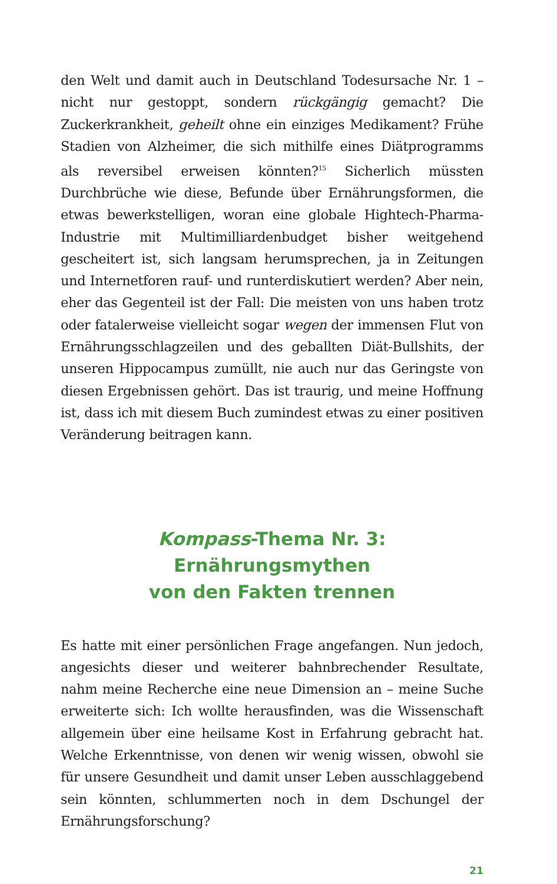den Welt und damit auch in Deutschland Todesursache Nr. 1 – nicht nur gestoppt, sondern rückgängig gemacht? Die Zuckerkrankheit, geheilt ohne ein einziges Medikament? Frühe Stadien von Alzheimer, die sich mithilfe eines Diätprogramms als reversibel erweisen könnten?<sup>15</sup> Sicherlich müssten Durchbrüche wie diese, Befunde über Ernährungsformen, die etwas bewerkstelligen, woran eine globale Hightech-Pharma-Industrie mit Multimilliardenbudget bisher weitgehend gescheitert ist, sich langsam herumsprechen, ja in Zeitungen und Internetforen rauf- und runterdiskutiert werden? Aber nein, eher das Gegenteil ist der Fall: Die meisten von uns haben trotz oder fatalerweise vielleicht sogar wegen der immensen Flut von Ernährungsschlagzeilen und des geballten Diät-Bullshits, der unseren Hippocampus zumüllt, nie auch nur das Geringste von diesen Ergebnissen gehört. Das ist traurig, und meine Hoffnung ist, dass ich mit diesem Buch zumindest etwas zu einer positiven Veränderung beitragen kann.
Kompass-Thema Nr. 3:
Ernährungsmythen
von den Fakten trennen
Es hatte mit einer persönlichen Frage angefangen. Nun jedoch, angesichts dieser und weiterer bahnbrechender Resultate, nahm meine Recherche eine neue Dimension an – meine Suche erweiterte sich: Ich wollte herausfinden, was die Wissenschaft allgemein über eine heilsame Kost in Erfahrung gebracht hat. Welche Erkenntnisse, von denen wir wenig wissen, obwohl sie für unsere Gesundheit und damit unser Leben ausschlaggebend sein könnten, schlummerten noch in dem Dschungel der Ernährungsforschung?
21